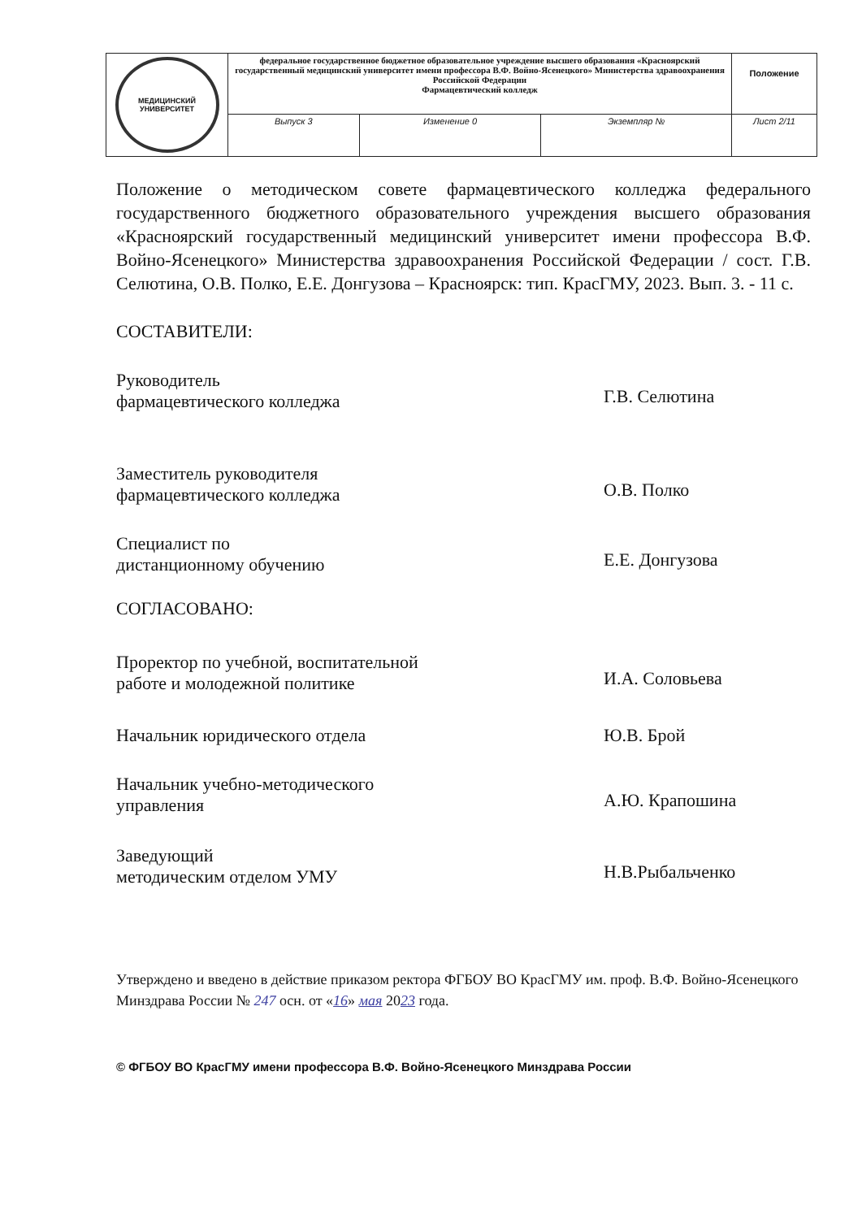| МЕДИЦИНСКИЙ УНИВЕРСИТЕТ | федеральное государственное бюджетное образовательное учреждение высшего образования «Красноярский государственный медицинский университет имени профессора В.Ф. Войно-Ясенецкого» Министерства здравоохранения Российской Федерации Фармацевтический колледж | | | Положение |
| | Выпуск 3 | Изменение 0 | Экземпляр № | Лист 2/11 |
Положение о методическом совете фармацевтического колледжа федерального государственного бюджетного образовательного учреждения высшего образования «Красноярский государственный медицинский университет имени профессора В.Ф. Войно-Ясенецкого» Министерства здравоохранения Российской Федерации / сост. Г.В. Селютина, О.В. Полко, Е.Е. Донгузова – Красноярск: тип. КрасГМУ, 2023. Вып. 3. - 11 с.
СОСТАВИТЕЛИ:
Руководитель
фармацевтического колледжа
Г.В. Селютина
Заместитель руководителя
фармацевтического колледжа
О.В. Полко
Специалист по
дистанционному обучению
Е.Е. Донгузова
СОГЛАСОВАНО:
Проректор по учебной, воспитательной
работе и молодежной политике
И.А. Соловьева
Начальник юридического отдела Ю.В. Брой
Начальник учебно-методического
управления
А.Ю. Крапошина
Заведующий
методическим отделом УМУ
Н.В.Рыбальченко
Утверждено и введено в действие приказом ректора ФГБОУ ВО КрасГМУ им. проф. В.Ф. Войно-Ясенецкого Минздрава России № 247 осн. от «16» мая 2023 года.
© ФГБОУ ВО КрасГМУ имени профессора В.Ф. Войно-Ясенецкого Минздрава России